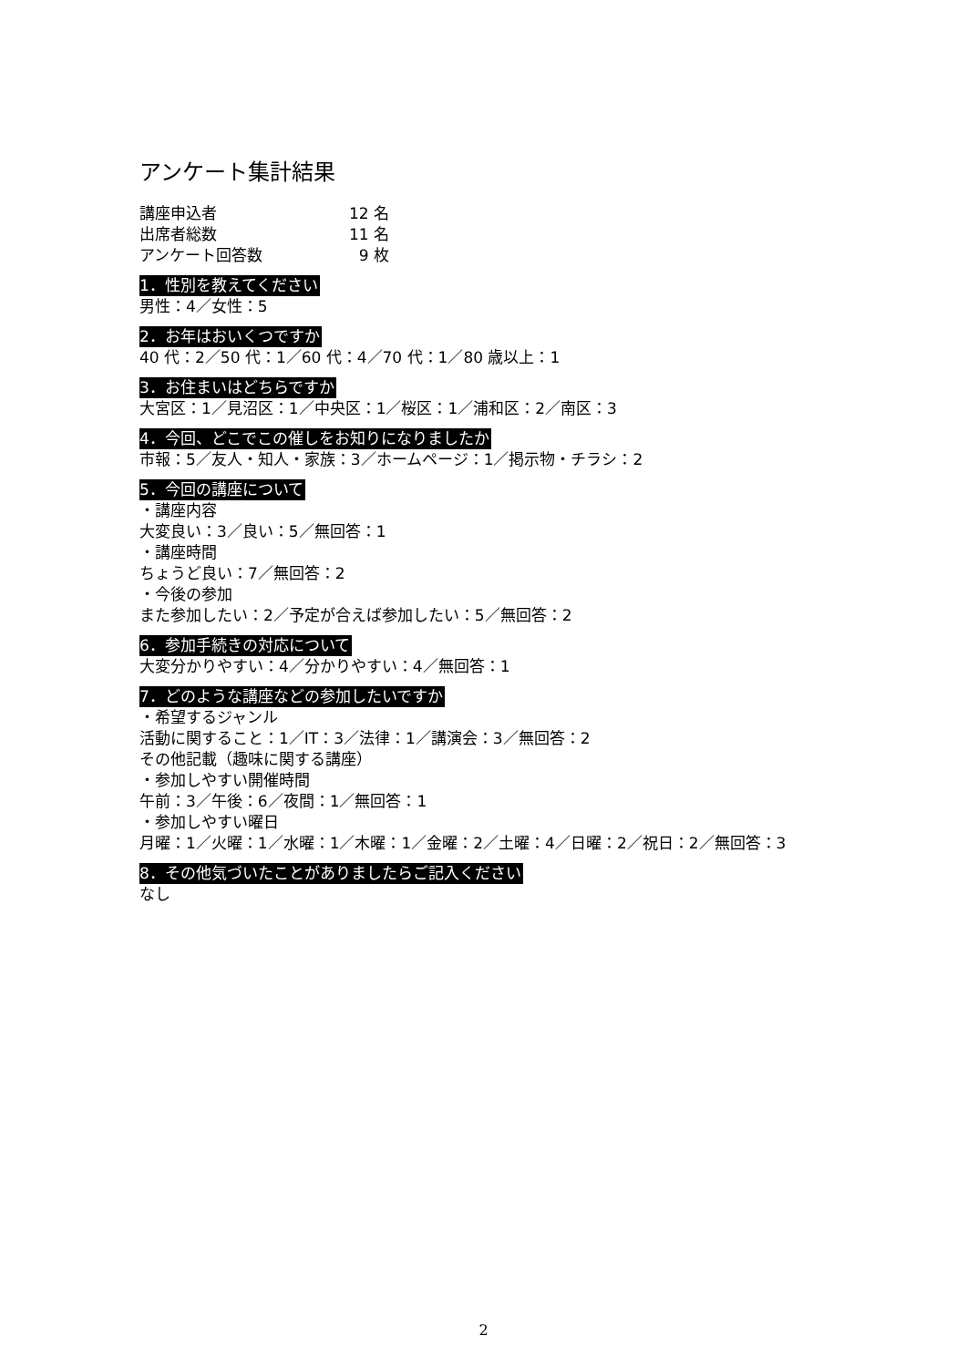アンケート集計結果
講座申込者 12 名
出席者総数 11 名
アンケート回答数 9 枚
1．性別を教えてください
男性：4／女性：5
2．お年はおいくつですか
40 代：2／50 代：1／60 代：4／70 代：1／80 歳以上：1
3．お住まいはどちらですか
大宮区：1／見沼区：1／中央区：1／桜区：1／浦和区：2／南区：3
4．今回、どこでこの催しをお知りになりましたか
市報：5／友人・知人・家族：3／ホームページ：1／掲示物・チラシ：2
5．今回の講座について
・講座内容
大変良い：3／良い：5／無回答：1
・講座時間
ちょうど良い：7／無回答：2
・今後の参加
また参加したい：2／予定が合えば参加したい：5／無回答：2
6．参加手続きの対応について
大変分かりやすい：4／分かりやすい：4／無回答：1
7．どのような講座などの参加したいですか
・希望するジャンル
活動に関すること：1／IT：3／法律：1／講演会：3／無回答：2
その他記載（趣味に関する講座）
・参加しやすい開催時間
午前：3／午後：6／夜間：1／無回答：1
・参加しやすい曜日
月曜：1／火曜：1／水曜：1／木曜：1／金曜：2／土曜：4／日曜：2／祝日：2／無回答：3
8．その他気づいたことがありましたらご記入ください
なし
2